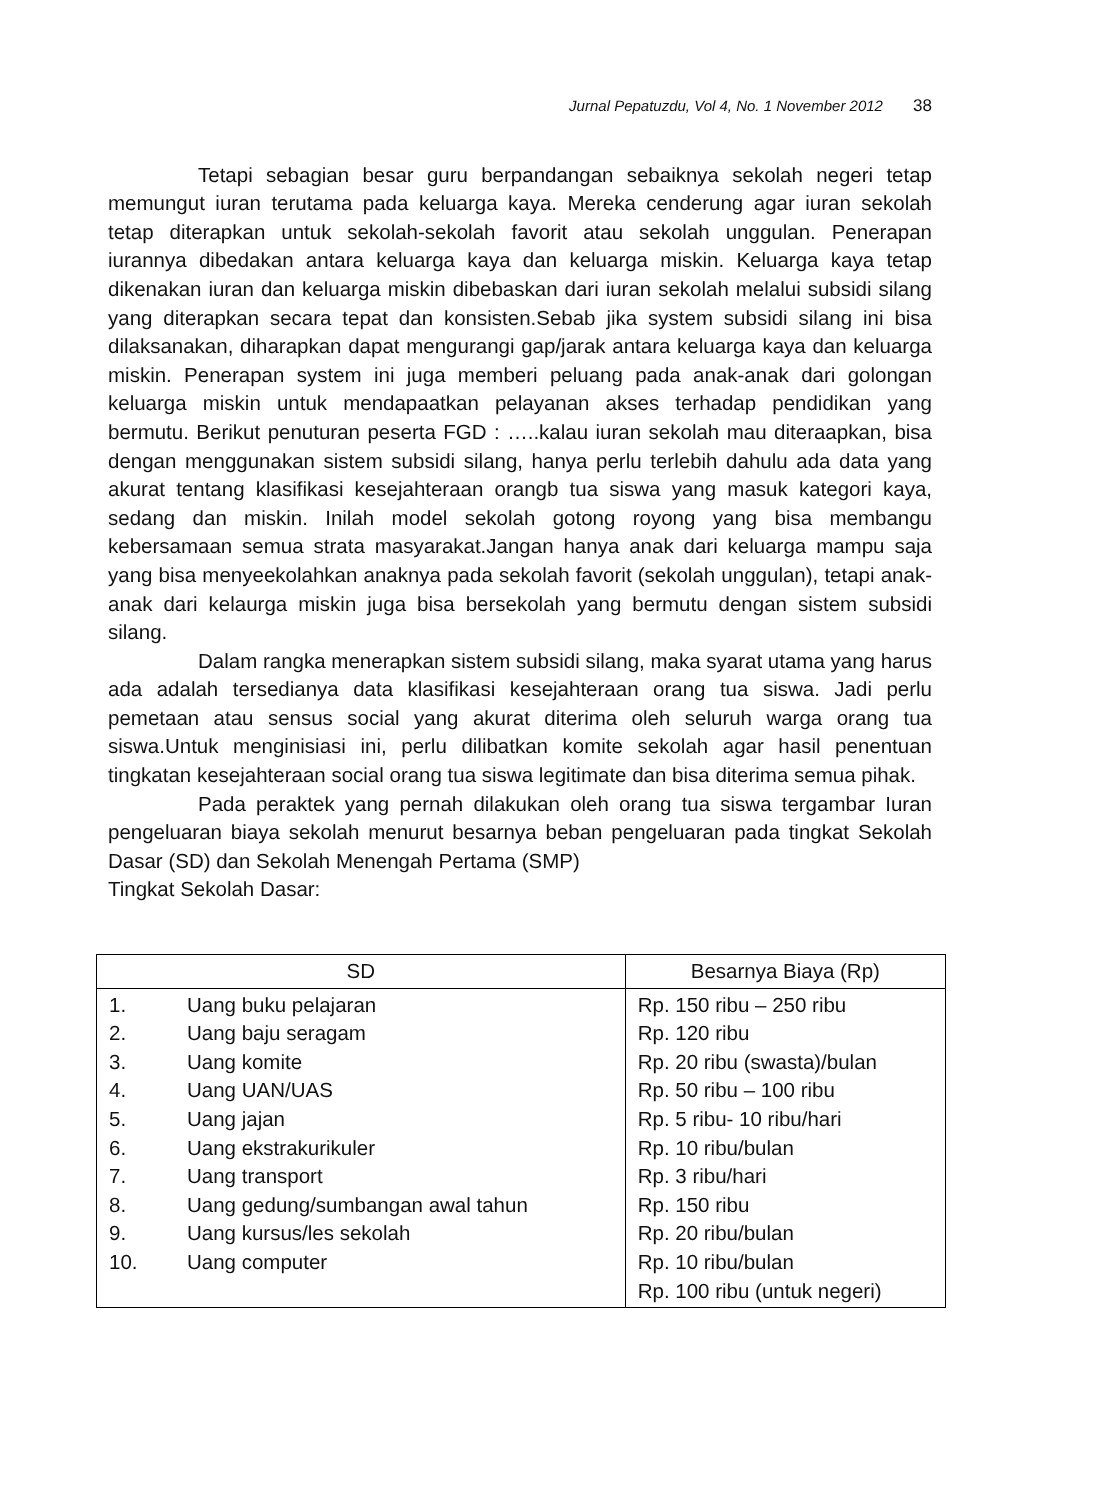Jurnal Pepatuzdu, Vol 4, No. 1 November 2012 38
Tetapi sebagian besar guru berpandangan sebaiknya sekolah negeri tetap memungut iuran terutama pada keluarga kaya. Mereka cenderung agar iuran sekolah tetap diterapkan untuk sekolah-sekolah favorit atau sekolah unggulan. Penerapan iurannya dibedakan antara keluarga kaya dan keluarga miskin. Keluarga kaya tetap dikenakan iuran dan keluarga miskin dibebaskan dari iuran sekolah melalui subsidi silang yang diterapkan secara tepat dan konsisten.Sebab jika system subsidi silang ini bisa dilaksanakan, diharapkan dapat mengurangi gap/jarak antara keluarga kaya dan keluarga miskin. Penerapan system ini juga memberi peluang pada anak-anak dari golongan keluarga miskin untuk mendapaatkan pelayanan akses terhadap pendidikan yang bermutu. Berikut penuturan peserta FGD : …..kalau iuran sekolah mau diteraapkan, bisa dengan menggunakan sistem subsidi silang, hanya perlu terlebih dahulu ada data yang akurat tentang klasifikasi kesejahteraan orangb tua siswa yang masuk kategori kaya, sedang dan miskin. Inilah model sekolah gotong royong yang bisa membangu kebersamaan semua strata masyarakat.Jangan hanya anak dari keluarga mampu saja yang bisa menyeekolahkan anaknya pada sekolah favorit (sekolah unggulan), tetapi anak-anak dari kelaurga miskin juga bisa bersekolah yang bermutu dengan sistem subsidi silang.
Dalam rangka menerapkan sistem subsidi silang, maka syarat utama yang harus ada adalah tersedianya data klasifikasi kesejahteraan orang tua siswa. Jadi perlu pemetaan atau sensus social yang akurat diterima oleh seluruh warga orang tua siswa.Untuk menginisiasi ini, perlu dilibatkan komite sekolah agar hasil penentuan tingkatan kesejahteraan social orang tua siswa legitimate dan bisa diterima semua pihak.
Pada peraktek yang pernah dilakukan oleh orang tua siswa tergambar Iuran pengeluaran biaya sekolah menurut besarnya beban pengeluaran pada tingkat Sekolah Dasar (SD) dan Sekolah Menengah Pertama (SMP)
Tingkat Sekolah Dasar:
| SD | Besarnya Biaya (Rp) |
| --- | --- |
| 1. Uang buku pelajaran 2. Uang baju seragam 3. Uang komite 4. Uang UAN/UAS 5. Uang jajan 6. Uang ekstrakurikuler 7. Uang transport 8. Uang gedung/sumbangan awal tahun 9. Uang kursus/les sekolah 10. Uang computer | Rp. 150 ribu – 250 ribu Rp. 120 ribu Rp. 20 ribu (swasta)/bulan Rp. 50 ribu – 100 ribu Rp. 5 ribu- 10 ribu/hari Rp. 10 ribu/bulan Rp. 3 ribu/hari Rp. 150 ribu Rp. 20 ribu/bulan Rp. 10 ribu/bulan Rp. 100 ribu (untuk negeri) |